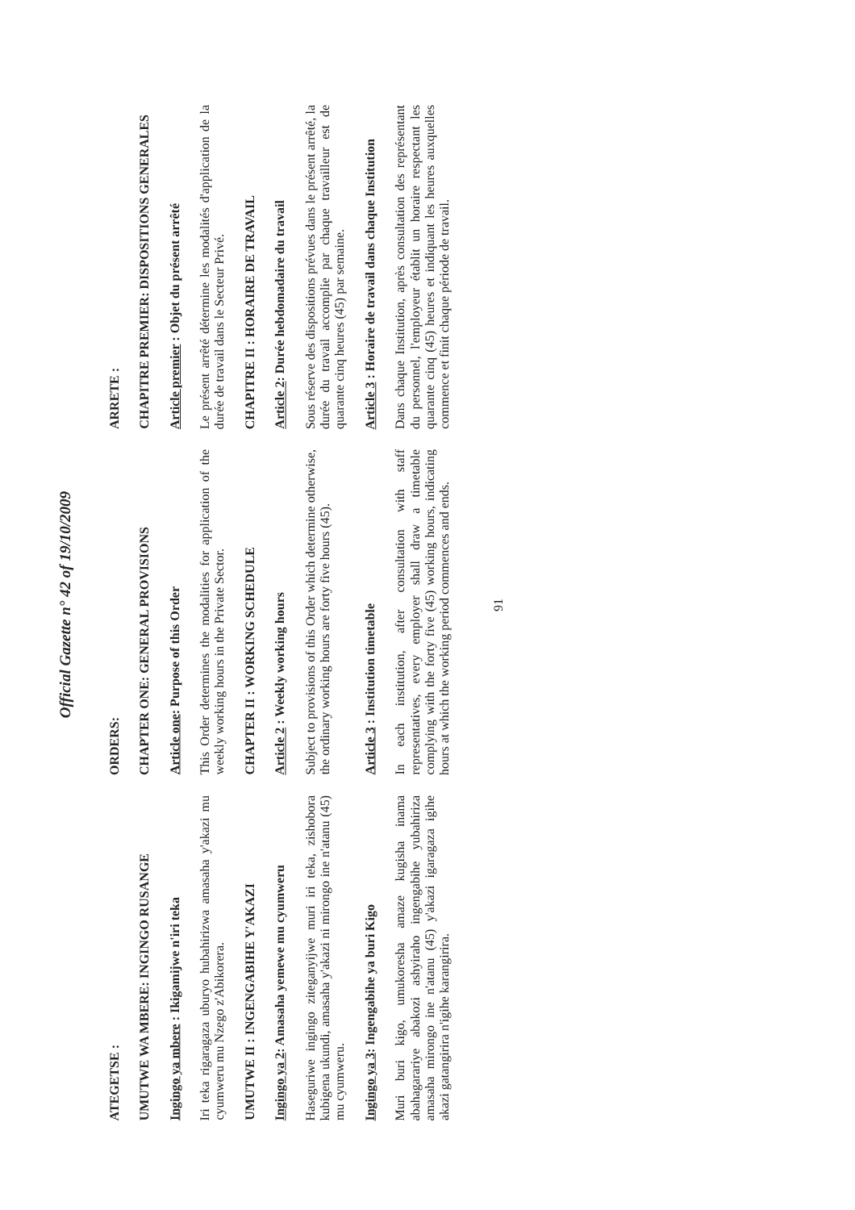Official Gazette n° 42 of 19/10/2009
| ATEGETSE : | ORDERS: | ARRETE : |
| UMUTWE WA MBERE: INGINGO RUSANGE | CHAPTER ONE: GENERAL PROVISIONS | CHAPITRE PREMIER: DISPOSITIONS GENERALES |
| Ingingo ya mbere : Ikigamijwe n'iri teka | Article one : Purpose of this Order | Article premier : Objet du présent arrêté |
| Iri teka rigaragaza uburyo hubahirizwa amasaha y'akazi mu cyumweru mu Nzego z'Abikorera. | This Order determines the modalities for application of the weekly working hours in the Private Sector. | Le présent arrêté détermine les modalités d'application de la durée de travail dans le Secteur Privé. |
| UMUTWE II : INGENGABIHE Y'AKAZI | CHAPTER II : WORKING SCHEDULE | CHAPITRE II : HORAIRE DE TRAVAIL |
| Ingingo ya 2 : Amasaha yemewe mu cyumweru | Article 2 : Weekly working hours | Article 2 : Durée hebdomadaire du travail |
| Haseguriwe ingingo ziteganyijwe muri iri teka, zishobora kubigena ukundi, amasaha y'akazi ni mirongo ine n'atanu (45) mu cyumweru. | Subject to provisions of this Order which determine otherwise, the ordinary working hours are forty five hours (45). | Sous réserve des dispositions prévues dans le présent arrêté, la durée du travail accomplie par chaque travailleur est de quarante cinq heures (45) par semaine. |
| Ingingo ya 3 : Ingengabihe ya buri Kigo | Article 3 : Institution timetable | Article 3 : Horaire de travail dans chaque Institution |
| Muri buri kigo, umukoresha amaze kugisha inama abahagarariye abakozi ashyiraho ingengabihe yubahiriza amasaha mirongo ine n'atanu (45) y'akazi igaragaza igihe akazi gatangirira n'igihe karangirira. | In each institution, after consultation with staff representatives, every employer shall draw a timetable complying with the forty five (45) working hours, indicating hours at which the working period commences and ends. | Dans chaque Institution, après consultation des représentant du personnel, l'employeur établit un horaire respectant les quarante cinq (45) heures et indiquant les heures auxquelles commence et finit chaque période de travail. |
91